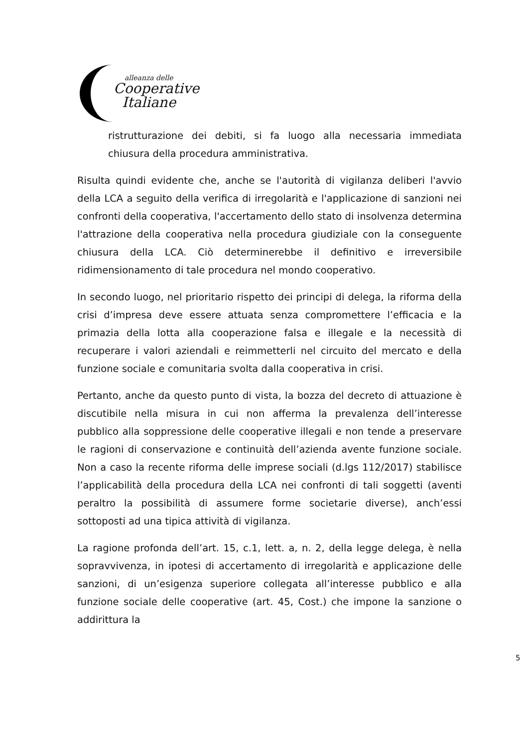alleanza delle
Cooperative
Italiane
ristrutturazione dei debiti, si fa luogo alla necessaria immediata chiusura della procedura amministrativa.
Risulta quindi evidente che, anche se l'autorità di vigilanza deliberi l'avvio della LCA a seguito della verifica di irregolarità e l'applicazione di sanzioni nei confronti della cooperativa, l'accertamento dello stato di insolvenza determina l'attrazione della cooperativa nella procedura giudiziale con la conseguente chiusura della LCA. Ciò determinerebbe il definitivo e irreversibile ridimensionamento di tale procedura nel mondo cooperativo.
In secondo luogo, nel prioritario rispetto dei principi di delega, la riforma della crisi d’impresa deve essere attuata senza compromettere l’efficacia e la primazia della lotta alla cooperazione falsa e illegale e la necessità di recuperare i valori aziendali e reimmetterli nel circuito del mercato e della funzione sociale e comunitaria svolta dalla cooperativa in crisi.
Pertanto, anche da questo punto di vista, la bozza del decreto di attuazione è discutibile nella misura in cui non afferma la prevalenza dell’interesse pubblico alla soppressione delle cooperative illegali e non tende a preservare le ragioni di conservazione e continuità dell’azienda avente funzione sociale. Non a caso la recente riforma delle imprese sociali (d.lgs 112/2017) stabilisce l’applicabilità della procedura della LCA nei confronti di tali soggetti (aventi peraltro la possibilità di assumere forme societarie diverse), anch’essi sottoposti ad una tipica attività di vigilanza.
La ragione profonda dell’art. 15, c.1, lett. a, n. 2, della legge delega, è nella sopravvivenza, in ipotesi di accertamento di irregolarità e applicazione delle sanzioni, di un’esigenza superiore collegata all’interesse pubblico e alla funzione sociale delle cooperative (art. 45, Cost.) che impone la sanzione o addirittura la
5